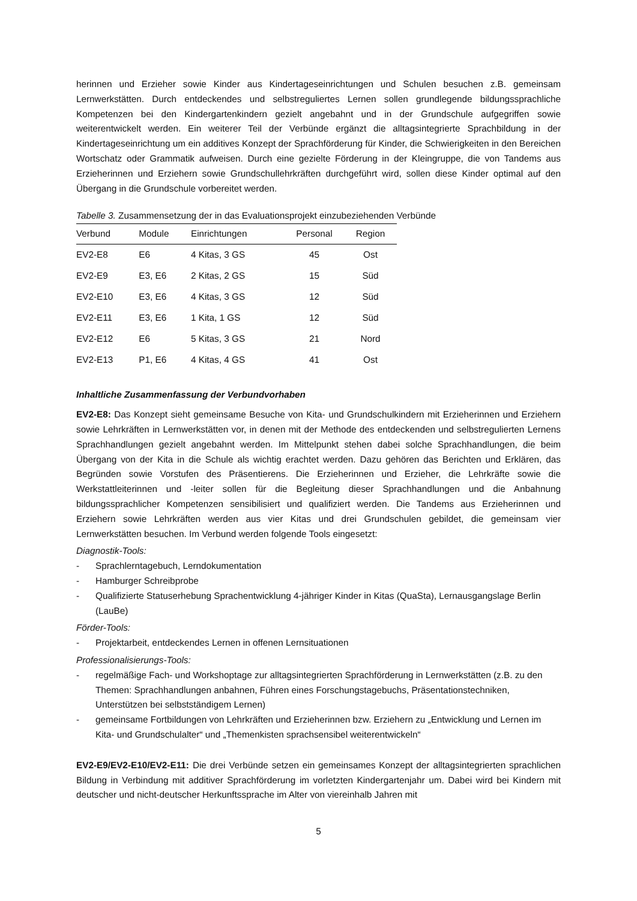herinnen und Erzieher sowie Kinder aus Kindertageseinrichtungen und Schulen besuchen z.B. gemeinsam Lernwerkstätten. Durch entdeckendes und selbstreguliertes Lernen sollen grundlegende bildungssprachliche Kompetenzen bei den Kindergartenkindern gezielt angebahnt und in der Grundschule aufgegriffen sowie weiterentwickelt werden. Ein weiterer Teil der Verbünde ergänzt die alltagsintegrierte Sprachbildung in der Kindertageseinrichtung um ein additives Konzept der Sprachförderung für Kinder, die Schwierigkeiten in den Bereichen Wortschatz oder Grammatik aufweisen. Durch eine gezielte Förderung in der Kleingruppe, die von Tandems aus Erzieherinnen und Erziehern sowie Grundschullehrkräften durchgeführt wird, sollen diese Kinder optimal auf den Übergang in die Grundschule vorbereitet werden.
Tabelle 3. Zusammensetzung der in das Evaluationsprojekt einzubeziehenden Verbünde
| Verbund | Module | Einrichtungen | Personal | Region |
| --- | --- | --- | --- | --- |
| EV2-E8 | E6 | 4 Kitas, 3 GS | 45 | Ost |
| EV2-E9 | E3, E6 | 2 Kitas, 2 GS | 15 | Süd |
| EV2-E10 | E3, E6 | 4 Kitas, 3 GS | 12 | Süd |
| EV2-E11 | E3, E6 | 1 Kita, 1 GS | 12 | Süd |
| EV2-E12 | E6 | 5 Kitas, 3 GS | 21 | Nord |
| EV2-E13 | P1, E6 | 4 Kitas, 4 GS | 41 | Ost |
Inhaltliche Zusammenfassung der Verbundvorhaben
EV2-E8: Das Konzept sieht gemeinsame Besuche von Kita- und Grundschulkindern mit Erzieherinnen und Erziehern sowie Lehrkräften in Lernwerkstätten vor, in denen mit der Methode des entdeckenden und selbstregulierten Lernens Sprachhandlungen gezielt angebahnt werden. Im Mittelpunkt stehen dabei solche Sprachhandlungen, die beim Übergang von der Kita in die Schule als wichtig erachtet werden. Dazu gehören das Berichten und Erklären, das Begründen sowie Vorstufen des Präsentierens. Die Erzieherinnen und Erzieher, die Lehrkräfte sowie die Werkstattleiterinnen und -leiter sollen für die Begleitung dieser Sprachhandlungen und die Anbahnung bildungssprachlicher Kompetenzen sensibilisiert und qualifiziert werden. Die Tandems aus Erzieherinnen und Erziehern sowie Lehrkräften werden aus vier Kitas und drei Grundschulen gebildet, die gemeinsam vier Lernwerkstätten besuchen. Im Verbund werden folgende Tools eingesetzt:
Diagnostik-Tools:
- Sprachlerntagebuch, Lerndokumentation
- Hamburger Schreibprobe
- Qualifizierte Statuserhebung Sprachentwicklung 4-jähriger Kinder in Kitas (QuaSta), Lernausgangslage Berlin (LauBe)
Förder-Tools:
- Projektarbeit, entdeckendes Lernen in offenen Lernsituationen
Professionalisierungs-Tools:
- regelmäßige Fach- und Workshoptage zur alltagsintegrierten Sprachförderung in Lernwerkstätten (z.B. zu den Themen: Sprachhandlungen anbahnen, Führen eines Forschungstagebuchs, Präsentationstechniken, Unterstützen bei selbstständigem Lernen)
- gemeinsame Fortbildungen von Lehrkräften und Erzieherinnen bzw. Erziehern zu „Entwicklung und Lernen im Kita- und Grundschulalter“ und „Themenkisten sprachsensibel weiterentwickeln“
EV2-E9/EV2-E10/EV2-E11: Die drei Verbünde setzen ein gemeinsames Konzept der alltagsintegrierten sprachlichen Bildung in Verbindung mit additiver Sprachförderung im vorletzten Kindergartenjahr um. Dabei wird bei Kindern mit deutscher und nicht-deutscher Herkunftssprache im Alter von viereinhalb Jahren mit
5